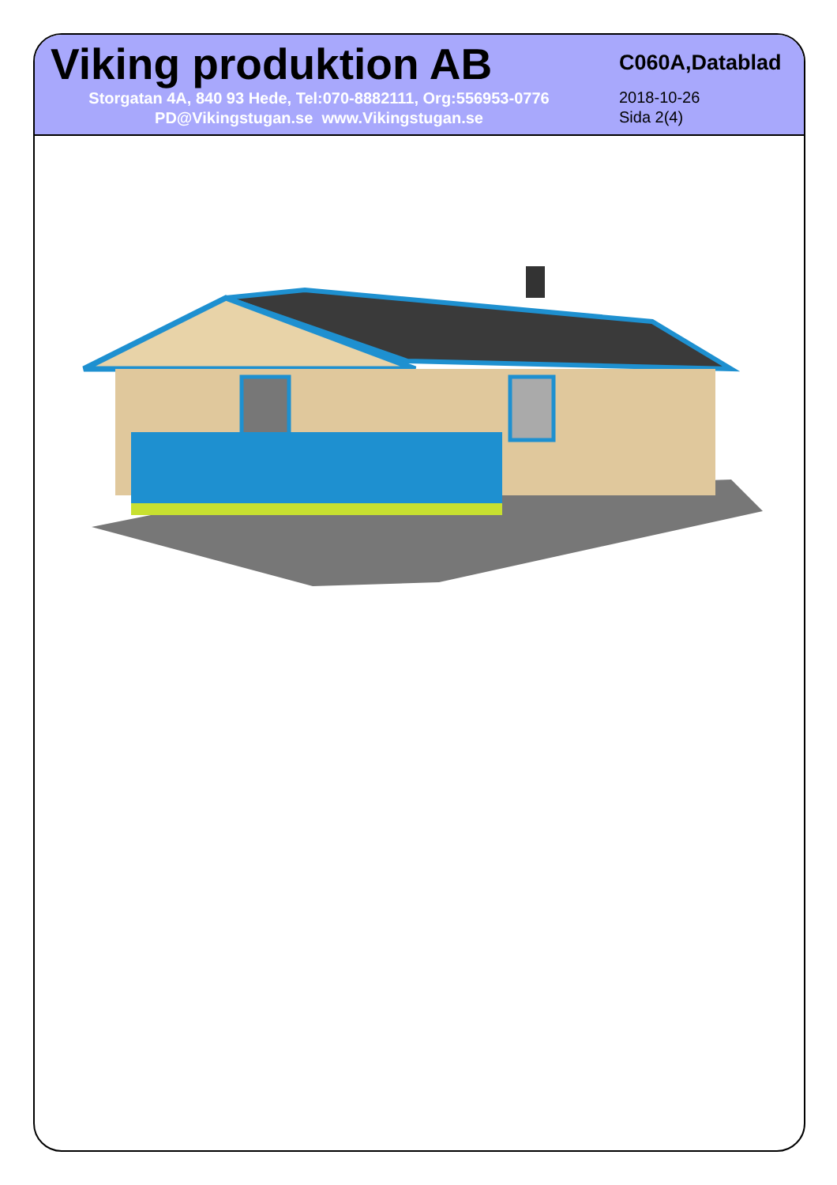Viking produktion AB
Storgatan 4A, 840 93 Hede, Tel:070-8882111, Org:556953-0776
PD@Vikingstugan.se www.Vikingstugan.se
C060A,Datablad
2018-10-26
Sida 2(4)